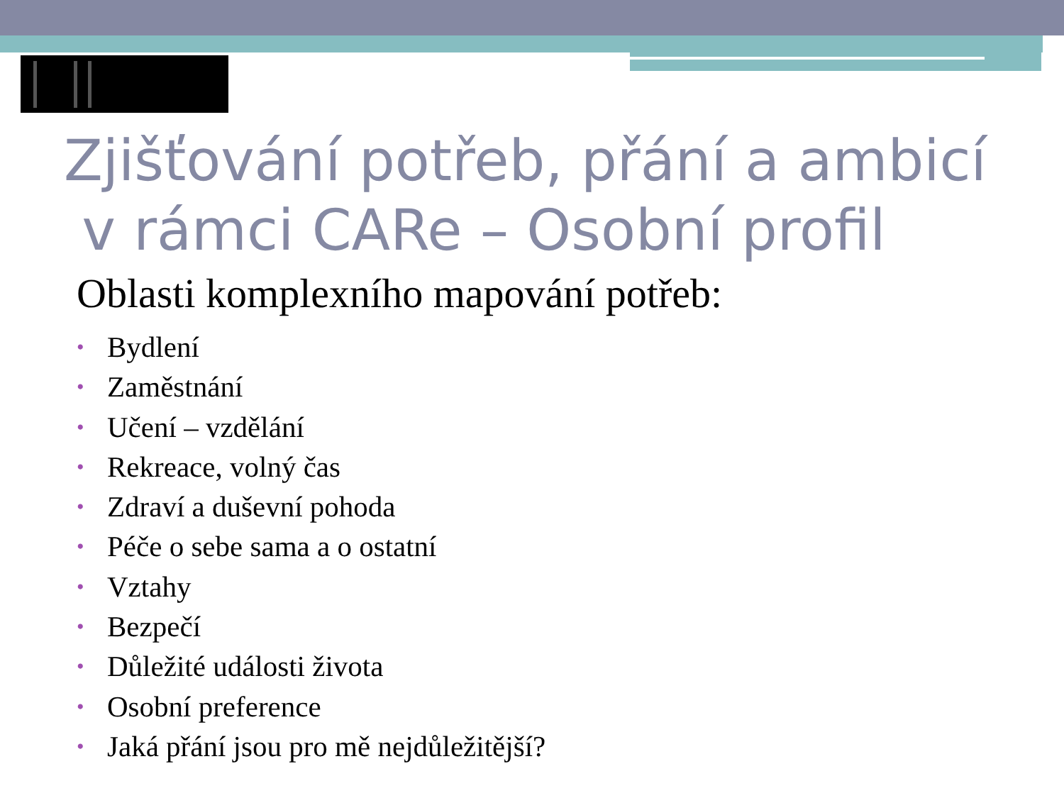Zjišťování potřeb, přání a ambicí
v rámci CARe – Osobní profil
Oblasti komplexního mapování potřeb:
• Bydlení
• Zaměstnání
• Učení – vzdělání
• Rekreace, volný čas
• Zdraví a duševní pohoda
• Péče o sebe sama a o ostatní
• Vztahy
• Bezpečí
• Důležité události života
• Osobní preference
• Jaká přání jsou pro mě nejdůležitější?